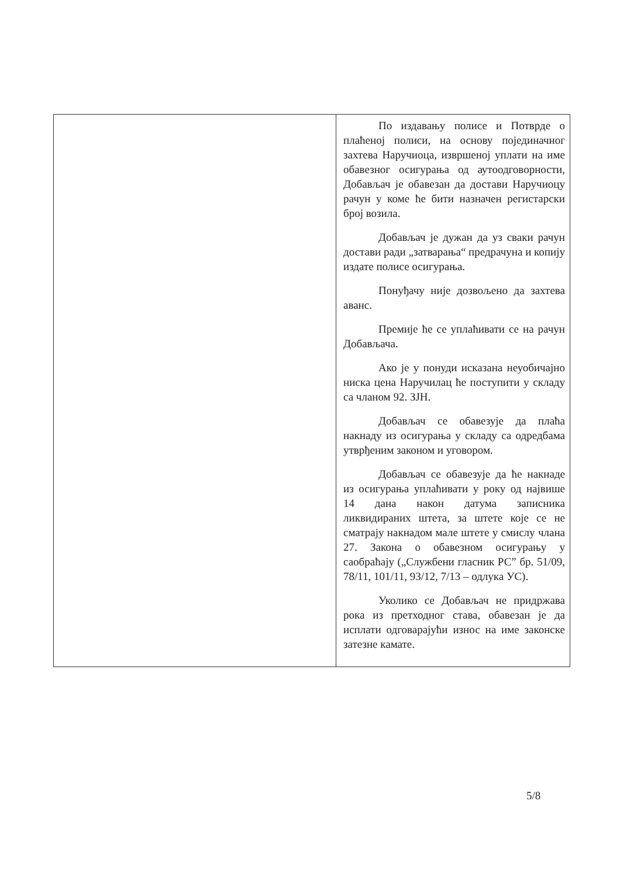| | По издавању полисе и Потврде о плаћеној полиси, на основу појединачног захтева Наручиоца, извршеној уплати на име обавезног осигурања од аутоодговорности, Добављач је обавезан да достави Наручиоцу рачун у коме ће бити назначен регистарски број возила. Добављач је дужан да уз сваки рачун достави ради „затварања“ предрачуна и копију издате полисе осигурања. Понуђачу није дозвољено да захтева аванс. Премије ће се уплаћивати се на рачун Добављача. Ако је у понуди исказана неуобичајно ниска цена Наручилац ће поступити у складу са чланом 92. ЗЈН. Добављач се обавезује да плаћа накнаду из осигурања у складу са одредбама утврђеним законом и уговором. Добављач се обавезује да ће накнаде из осигурања уплаћивати у року од највише 14 дана након датума записника ликвидираних штета, за штете које се не сматрају накнадом мале штете у смислу члана 27. Закона о обавезном осигурању у саобраћају („Службени гласник РС” бр. 51/09, 78/11, 101/11, 93/12, 7/13 – одлука УС). Уколико се Добављач не придржава рока из претходног става, обавезан је да исплати одговарајући износ на име законске затезне камате. |
5/8